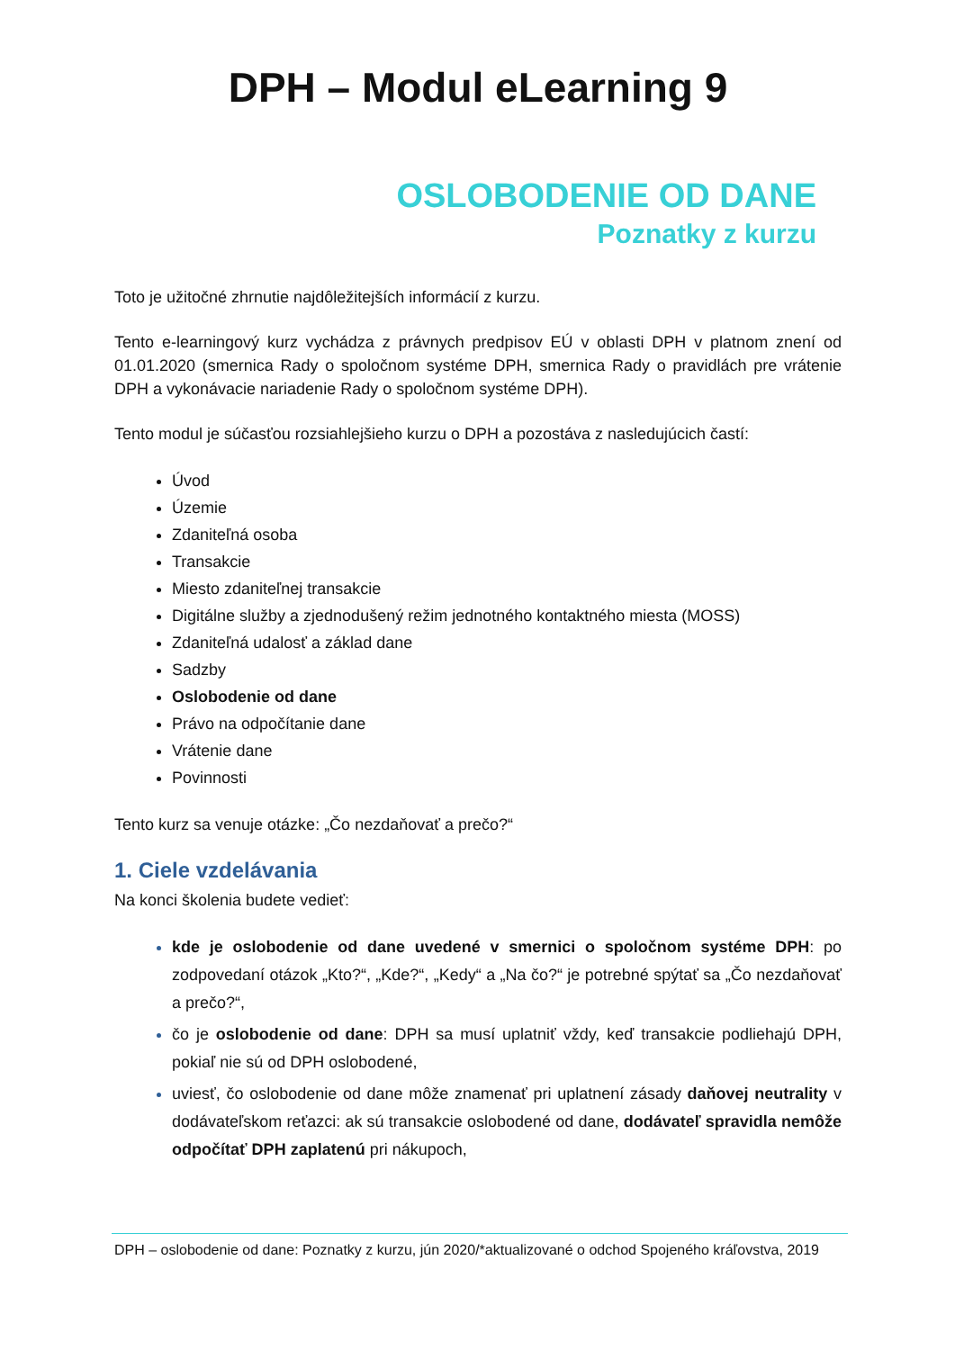DPH – Modul eLearning 9
OSLOBODENIE OD DANE
Poznatky z kurzu
Toto je užitočné zhrnutie najdôležitejších informácií z kurzu.
Tento e-learningový kurz vychádza z právnych predpisov EÚ v oblasti DPH v platnom znení od 01.01.2020 (smernica Rady o spoločnom systéme DPH, smernica Rady o pravidlách pre vrátenie DPH a vykonávacie nariadenie Rady o spoločnom systéme DPH).
Tento modul je súčasťou rozsiahlejšieho kurzu o DPH a pozostáva z nasledujúcich častí:
Úvod
Územie
Zdaniteľná osoba
Transakcie
Miesto zdaniteľnej transakcie
Digitálne služby a zjednodušený režim jednotného kontaktného miesta (MOSS)
Zdaniteľná udalosť a základ dane
Sadzby
Oslobodenie od dane
Právo na odpočítanie dane
Vrátenie dane
Povinnosti
Tento kurz sa venuje otázke: „Čo nezdaňovať a prečo?“
1. Ciele vzdelávania
Na konci školenia budete vedieť:
kde je oslobodenie od dane uvedené v smernici o spoločnom systéme DPH: po zodpovedaní otázok „Kto?“, „Kde?“, „Kedy“ a „Na čo?“ je potrebné spýtať sa „Čo nezdaňovať a prečo?“,
čo je oslobodenie od dane: DPH sa musí uplatniť vždy, keď transakcie podliehajú DPH, pokiaľ nie sú od DPH oslobodené,
uviesť, čo oslobodenie od dane môže znamenať pri uplatnení zásady daňovej neutrality v dodávateľskom reťazci: ak sú transakcie oslobodené od dane, dodávateľ spravidla nemôže odpočítať DPH zaplatenú pri nákupoch,
DPH – oslobodenie od dane: Poznatky z kurzu, jún 2020/*aktualizované o odchod Spojeného kráľovstva, 2019